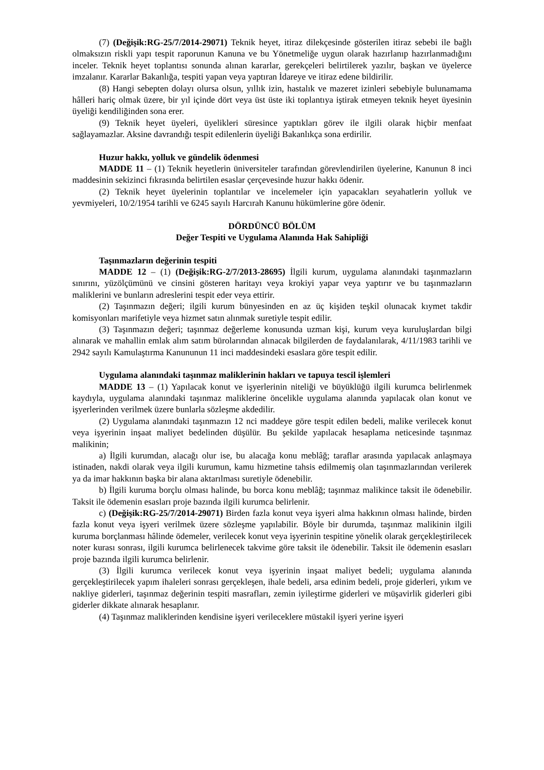(7) (Değişik:RG-25/7/2014-29071) Teknik heyet, itiraz dilekçesinde gösterilen itiraz sebebi ile bağlı olmaksızın riskli yapı tespit raporunun Kanuna ve bu Yönetmeliğe uygun olarak hazırlanıp hazırlanmadığını inceler. Teknik heyet toplantısı sonunda alınan kararlar, gerekçeleri belirtilerek yazılır, başkan ve üyelerce imzalanır. Kararlar Bakanlığa, tespiti yapan veya yaptıran İdareye ve itiraz edene bildirilir.
(8) Hangi sebepten dolayı olursa olsun, yıllık izin, hastalık ve mazeret izinleri sebebiyle bulunamama hâlleri hariç olmak üzere, bir yıl içinde dört veya üst üste iki toplantıya iştirak etmeyen teknik heyet üyesinin üyeliği kendiliğinden sona erer.
(9) Teknik heyet üyeleri, üyelikleri süresince yaptıkları görev ile ilgili olarak hiçbir menfaat sağlayamazlar. Aksine davrandığı tespit edilenlerin üyeliği Bakanlıkça sona erdirilir.
Huzur hakkı, yolluk ve gündelik ödenmesi
MADDE 11 – (1) Teknik heyetlerin üniversiteler tarafından görevlendirilen üyelerine, Kanunun 8 inci maddesinin sekizinci fıkrasında belirtilen esaslar çerçevesinde huzur hakkı ödenir.
(2) Teknik heyet üyelerinin toplantılar ve incelemeler için yapacakları seyahatlerin yolluk ve yevmiyeleri, 10/2/1954 tarihli ve 6245 sayılı Harcırah Kanunu hükümlerine göre ödenir.
DÖRDÜNCÜ BÖLÜM
Değer Tespiti ve Uygulama Alanında Hak Sahipliği
Taşınmazların değerinin tespiti
MADDE 12 – (1) (Değişik:RG-2/7/2013-28695) İlgili kurum, uygulama alanındaki taşınmazların sınırını, yüzölçümünü ve cinsini gösteren haritayı veya krokiyi yapar veya yaptırır ve bu taşınmazların maliklerini ve bunların adreslerini tespit eder veya ettirir.
(2) Taşınmazın değeri; ilgili kurum bünyesinden en az üç kişiden teşkil olunacak kıymet takdir komisyonları marifetiyle veya hizmet satın alınmak suretiyle tespit edilir.
(3) Taşınmazın değeri; taşınmaz değerleme konusunda uzman kişi, kurum veya kuruluşlardan bilgi alınarak ve mahallin emlak alım satım bürolarından alınacak bilgilerden de faydalanılarak, 4/11/1983 tarihli ve 2942 sayılı Kamulaştırma Kanununun 11 inci maddesindeki esaslara göre tespit edilir.
Uygulama alanındaki taşınmaz maliklerinin hakları ve tapuya tescil işlemleri
MADDE 13 – (1) Yapılacak konut ve işyerlerinin niteliği ve büyüklüğü ilgili kurumca belirlenmek kaydıyla, uygulama alanındaki taşınmaz maliklerine öncelikle uygulama alanında yapılacak olan konut ve işyerlerinden verilmek üzere bunlarla sözleşme akdedilir.
(2) Uygulama alanındaki taşınmazın 12 nci maddeye göre tespit edilen bedeli, malike verilecek konut veya işyerinin inşaat maliyet bedelinden düşülür. Bu şekilde yapılacak hesaplama neticesinde taşınmaz malikinin;
a) İlgili kurumdan, alacağı olur ise, bu alacağa konu meblâğ; taraflar arasında yapılacak anlaşmaya istinaden, nakdi olarak veya ilgili kurumun, kamu hizmetine tahsis edilmemiş olan taşınmazlarından verilerek ya da imar hakkının başka bir alana aktarılması suretiyle ödenebilir.
b) İlgili kuruma borçlu olması halinde, bu borca konu meblâğ; taşınmaz malikince taksit ile ödenebilir. Taksit ile ödemenin esasları proje bazında ilgili kurumca belirlenir.
c) (Değişik:RG-25/7/2014-29071) Birden fazla konut veya işyeri alma hakkının olması halinde, birden fazla konut veya işyeri verilmek üzere sözleşme yapılabilir. Böyle bir durumda, taşınmaz malikinin ilgili kuruma borçlanması hâlinde ödemeler, verilecek konut veya işyerinin tespitine yönelik olarak gerçekleştirilecek noter kurası sonrası, ilgili kurumca belirlenecek takvime göre taksit ile ödenebilir. Taksit ile ödemenin esasları proje bazında ilgili kurumca belirlenir.
(3) İlgili kurumca verilecek konut veya işyerinin inşaat maliyet bedeli; uygulama alanında gerçekleştirilecek yapım ihaleleri sonrası gerçekleşen, ihale bedeli, arsa edinim bedeli, proje giderleri, yıkım ve nakliye giderleri, taşınmaz değerinin tespiti masrafları, zemin iyileştirme giderleri ve müşavirlik giderleri gibi giderler dikkate alınarak hesaplanır.
(4) Taşınmaz maliklerinden kendisine işyeri verileceklere müstakil işyeri yerine işyeri